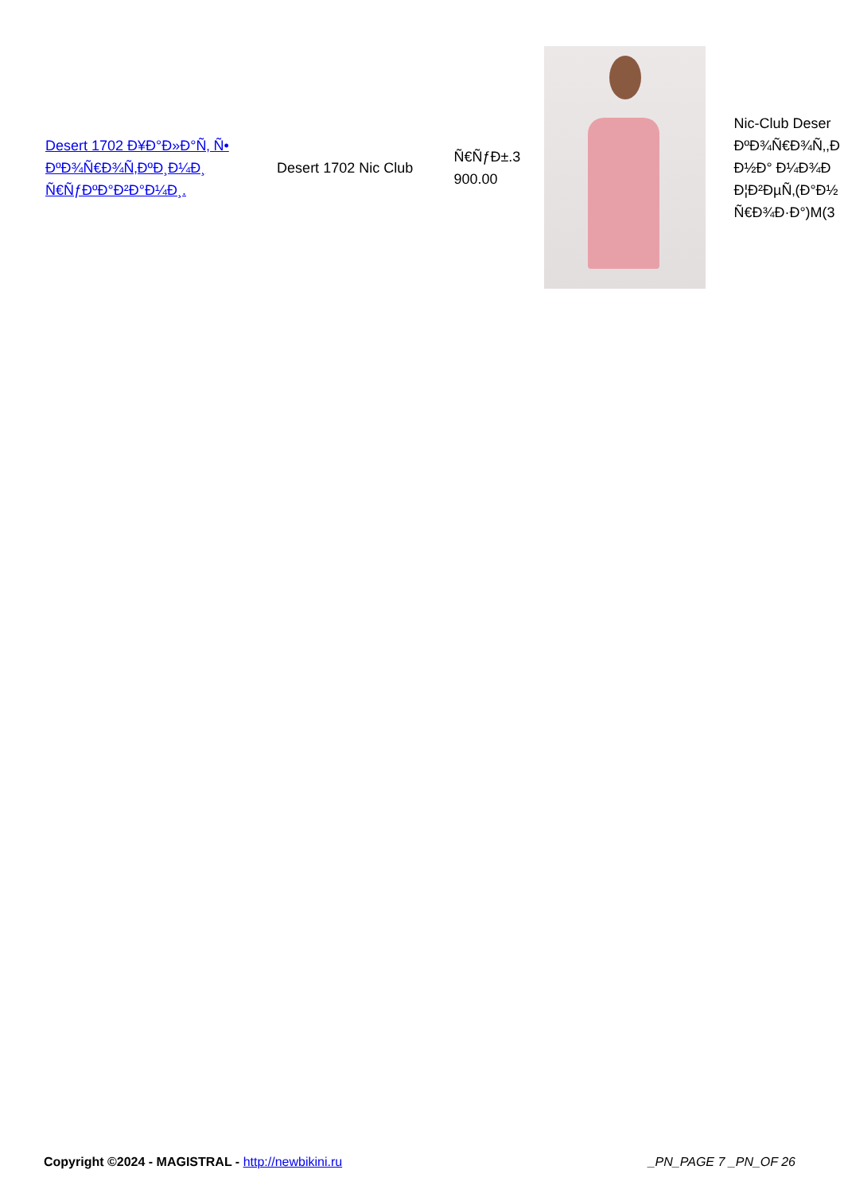| Desert 1702 Ð¥Ð°Ð»Ð°Ñ‚ Ñ• ÐºÐ¾Ñ€Ð¾Ñ‚ÐºÐ¸Ð¼Ð¸ Ñ€ÑƒÐºÐ°Ð²Ð°Ð¼Ð¸. | Desert 1702 Nic Club | Ñ€ÑƒÐ±.3 900.00 | | Nic-Club Deser ÐºÐ¾Ñ€Ð¾Ñ‚,Ð Ð½Ð° Ð¼Ð¾Ð Ð¦Ð²ÐµÑ‚(Ð°Ð½ Ñ€Ð¾Ð·Ð°)M(3 |
Copyright ©2024 - MAGISTRAL - http://newbikini.ru
_PN_PAGE 7 _PN_OF 26